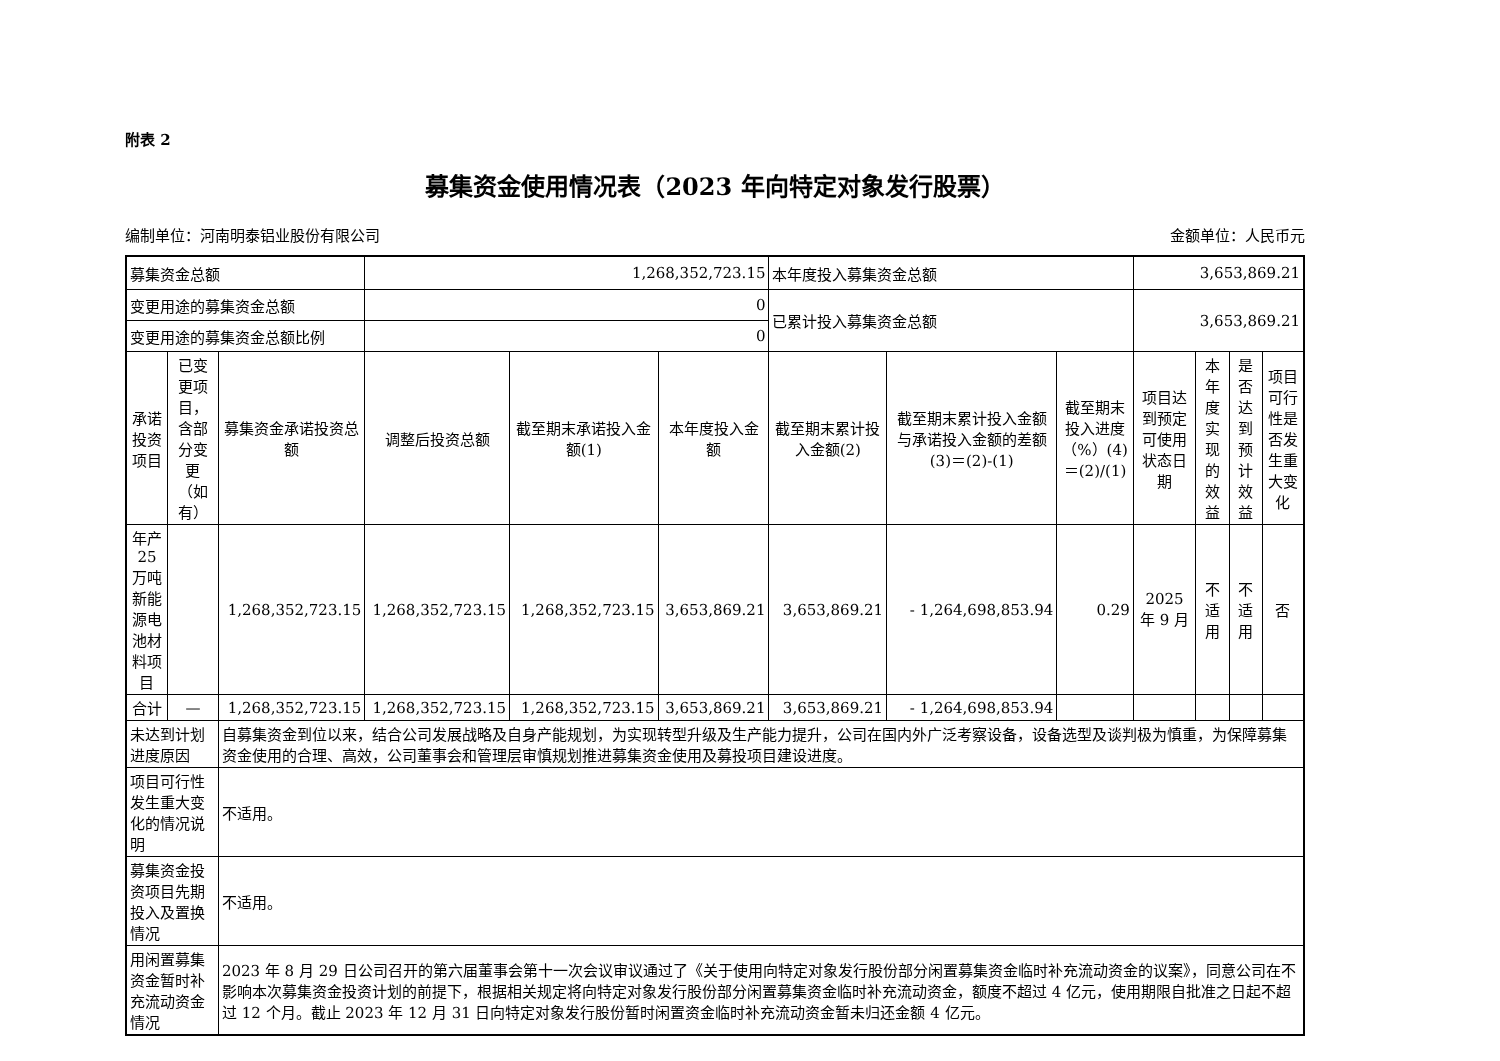附表 2
募集资金使用情况表（2023 年向特定对象发行股票）
编制单位：河南明泰铝业股份有限公司 金额单位：人民币元
| 募集资金总额 | | | 1,268,352,723.15 | | | 本年度投入募集资金总额 | | | 3,653,869.21 | | | |
| 变更用途的募集资金总额 | | | 0 | | | 已累计投入募集资金总额 | | | 3,653,869.21 | | | |
| 变更用途的募集资金总额比例 | | | 0 | | | | | | | | | |
| 承诺投资项目 | 已变更项目，含部分变更（如有） | 募集资金承诺投资总额 | 调整后投资总额 | 截至期末承诺投入金额(1) | 本年度投入金额 | 截至期末累计投入金额(2) | 截至期末累计投入金额与承诺投入金额的差额(3)＝(2)-(1) | 截至期末投入进度（%）(4)＝(2)/(1) | 项目达到预定可使用状态日期 | 本年度实现的效益 | 是否达到预计效益 | 项目可行性是否发生重大变化 |
| 年产 25 万吨新能源电池材料项目 | | 1,268,352,723.15 | 1,268,352,723.15 | 1,268,352,723.15 | 3,653,869.21 | 3,653,869.21 | - 1,264,698,853.94 | 0.29 | 2025 年 9 月 | 不适用 | 不适用 | 否 |
| 合计 | — | 1,268,352,723.15 | 1,268,352,723.15 | 1,268,352,723.15 | 3,653,869.21 | 3,653,869.21 | - 1,264,698,853.94 | | | | | |
| 未达到计划进度原因 | | 自募集资金到位以来，结合公司发展战略及自身产能规划，为实现转型升级及生产能力提升，公司在国内外广泛考察设备，设备选型及谈判极为慎重，为保障募集资金使用的合理、高效，公司董事会和管理层审慎规划推进募集资金使用及募投项目建设进度。 | | | | | | | | | | |
| 项目可行性发生重大变化的情况说明 | | 不适用。 | | | | | | | | | | |
| 募集资金投资项目先期投入及置换情况 | | 不适用。 | | | | | | | | | | |
| 用闲置募集资金暂时补充流动资金情况 | | 2023 年 8 月 29 日公司召开的第六届董事会第十一次会议审议通过了《关于使用向特定对象发行股份部分闲置募集资金临时补充流动资金的议案》，同意公司在不影响本次募集资金投资计划的前提下，根据相关规定将向特定对象发行股份部分闲置募集资金临时补充流动资金，额度不超过 4 亿元，使用期限自批准之日起不超过 12 个月。截止 2023 年 12 月 31 日向特定对象发行股份暂时闲置资金临时补充流动资金暂未归还金额 4 亿元。 | | | | | | | | | | |